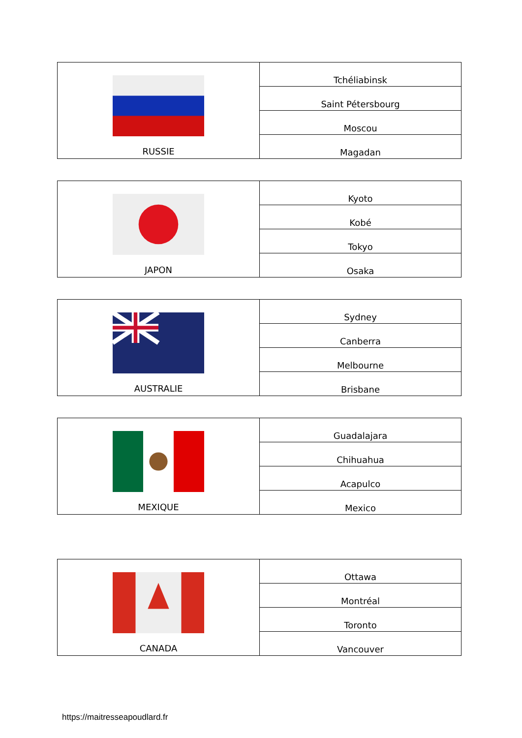| RUSSIE | Tchéliabinsk |
| | Saint Pétersbourg |
| | Moscou |
| | Magadan |
| JAPON | Kyoto |
| | Kobé |
| | Tokyo |
| | Osaka |
| AUSTRALIE | Sydney |
| | Canberra |
| | Melbourne |
| | Brisbane |
| MEXIQUE | Guadalajara |
| | Chihuahua |
| | Acapulco |
| | Mexico |
| CANADA | Ottawa |
| | Montréal |
| | Toronto |
| | Vancouver |
https://maitresseapoudlard.fr